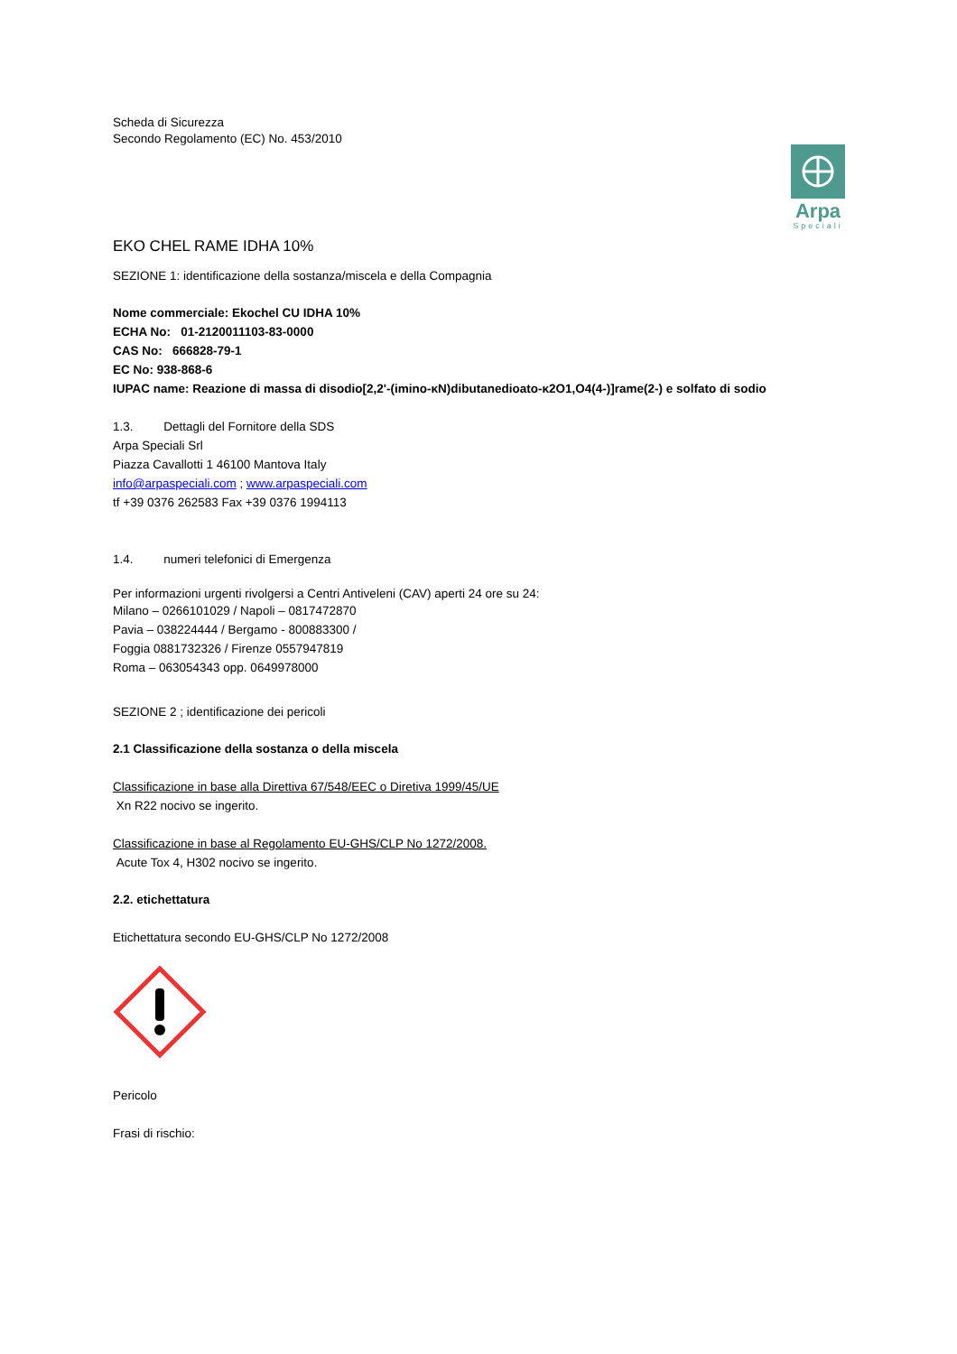Arpa
Speciali
Scheda di Sicurezza
Secondo Regolamento (EC) No. 453/2010
EKO CHEL RAME IDHA 10%
SEZIONE 1: identificazione della sostanza/miscela e della Compagnia
Nome commerciale: Ekochel CU IDHA 10%
ECHA No: 01-2120011103-83-0000
CAS No: 666828-79-1
EC No: 938-868-6
IUPAC name: Reazione di massa di disodio[2,2'-(imino-κN)dibutanedioato-κ2O1,O4(4-)]rame(2-) e solfato di sodio
1.3. Dettagli del Fornitore della SDS
Arpa Speciali Srl
Piazza Cavallotti 1 46100 Mantova Italy
info@arpaspeciali.com ; www.arpaspeciali.com
tf +39 0376 262583 Fax +39 0376 1994113
1.4. numeri telefonici di Emergenza
Per informazioni urgenti rivolgersi a Centri Antiveleni (CAV) aperti 24 ore su 24:
Milano – 0266101029 / Napoli – 0817472870
Pavia – 038224444 / Bergamo - 800883300 /
Foggia 0881732326 / Firenze 0557947819
Roma – 063054343 opp. 0649978000
SEZIONE 2 ; identificazione dei pericoli
2.1 Classificazione della sostanza o della miscela
Classificazione in base alla Direttiva 67/548/EEC o Diretiva 1999/45/UE
Xn R22 nocivo se ingerito.
Classificazione in base al Regolamento EU-GHS/CLP No 1272/2008.
Acute Tox 4, H302 nocivo se ingerito.
2.2. etichettatura
Etichettatura secondo EU-GHS/CLP No 1272/2008
Pericolo
Frasi di rischio: